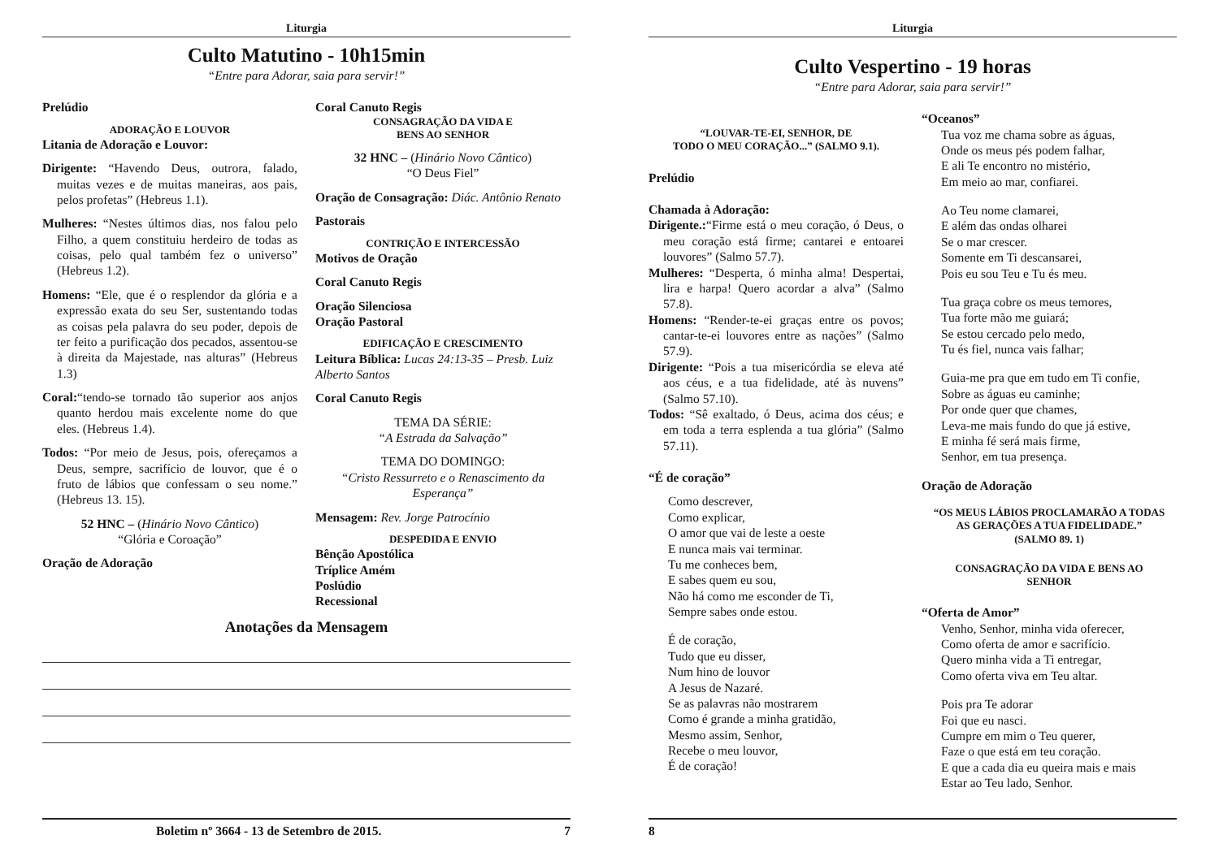Liturgia
Culto Matutino - 10h15min
“Entre para Adorar, saia para servir!”
Prelúdio
ADORAÇÃO E LOUVOR
Litania de Adoração e Louvor:
Dirigente: “Havendo Deus, outrora, falado, muitas vezes e de muitas maneiras, aos pais, pelos profetas” (Hebreus 1.1).
Mulheres: “Nestes últimos dias, nos falou pelo Filho, a quem constituiu herdeiro de todas as coisas, pelo qual também fez o universo” (Hebreus 1.2).
Homens: “Ele, que é o resplendor da glória e a expressão exata do seu Ser, sustentando todas as coisas pela palavra do seu poder, depois de ter feito a purificação dos pecados, assentou-se à direita da Majestade, nas alturas” (Hebreus 1.3)
Coral:“tendo-se tornado tão superior aos anjos quanto herdou mais excelente nome do que eles. (Hebreus 1.4).
Todos: “Por meio de Jesus, pois, ofereçamos a Deus, sempre, sacrifício de louvor, que é o fruto de lábios que confessam o seu nome.” (Hebreus 13. 15).
52 HNC – (Hinário Novo Cântico)
“Glória e Coroação”
Oração de Adoração
Coral Canuto Regis
CONSAGRAÇÃO DA VIDA E
BENS AO SENHOR
32 HNC – (Hinário Novo Cântico)
“O Deus Fiel”
Oração de Consagração: Diác. Antônio Renato
Pastorais
CONTRIÇÃO E INTERCESSÃO
Motivos de Oração
Coral Canuto Regis
Oração Silenciosa
Oração Pastoral
EDIFICAÇÃO E CRESCIMENTO
Leitura Bíblica: Lucas 24:13-35 – Presb. Luiz Alberto Santos
Coral Canuto Regis
TEMA DA SÉRIE:
“A Estrada da Salvação”
TEMA DO DOMINGO:
“Cristo Ressurreto e o Renascimento da Esperança”
Mensagem: Rev. Jorge Patrocínio
DESPEDIDA E ENVIO
Bênção Apostólica
Tríplice Amém
Poslúdio
Recessional
Anotações da Mensagem
Boletim nº 3664 - 13 de Setembro de 2015. 7
Liturgia
Culto Vespertino - 19 horas
“Entre para Adorar, saia para servir!”
“LOUVAR-TE-EI, SENHOR, DE
TODO O MEU CORAÇÃO...” (SALMO 9.1).
Prelúdio
Chamada à Adoração:
Dirigente.:“Firme está o meu coração, ó Deus, o meu coração está firme; cantarei e entoarei louvores” (Salmo 57.7).
Mulheres: “Desperta, ó minha alma! Despertai, lira e harpa! Quero acordar a alva” (Salmo 57.8).
Homens: “Render-te-ei graças entre os povos; cantar-te-ei louvores entre as nações” (Salmo 57.9).
Dirigente: “Pois a tua misericórdia se eleva até aos céus, e a tua fidelidade, até às nuvens” (Salmo 57.10).
Todos: “Sê exaltado, ó Deus, acima dos céus; e em toda a terra esplenda a tua glória” (Salmo 57.11).
“É de coração”
Como descrever,
Como explicar,
O amor que vai de leste a oeste
E nunca mais vai terminar.
Tu me conheces bem,
E sabes quem eu sou,
Não há como me esconder de Ti,
Sempre sabes onde estou.
É de coração,
Tudo que eu disser,
Num hino de louvor
A Jesus de Nazaré.
Se as palavras não mostrarem
Como é grande a minha gratidão,
Mesmo assim, Senhor,
Recebe o meu louvor,
É de coração!
“Oceanos”
Tua voz me chama sobre as águas,
Onde os meus pés podem falhar,
E ali Te encontro no mistério,
Em meio ao mar, confiarei.
Ao Teu nome clamarei,
E além das ondas olharei
Se o mar crescer.
Somente em Ti descansarei,
Pois eu sou Teu e Tu és meu.
Tua graça cobre os meus temores,
Tua forte mão me guiará;
Se estou cercado pelo medo,
Tu és fiel, nunca vais falhar;
Guia-me pra que em tudo em Ti confie,
Sobre as águas eu caminhe;
Por onde quer que chames,
Leva-me mais fundo do que já estive,
E minha fé será mais firme,
Senhor, em tua presença.
Oração de Adoração
“OS MEUS LÁBIOS PROCLAMARÃO A TODAS
AS GERAÇÕES A TUA FIDELIDADE.”
(SALMO 89. 1)
CONSAGRAÇÃO DA VIDA E BENS AO
SENHOR
“Oferta de Amor”
Venho, Senhor, minha vida oferecer,
Como oferta de amor e sacrifício.
Quero minha vida a Ti entregar,
Como oferta viva em Teu altar.
Pois pra Te adorar
Foi que eu nasci.
Cumpre em mim o Teu querer,
Faze o que está em teu coração.
E que a cada dia eu queira mais e mais
Estar ao Teu lado, Senhor.
8